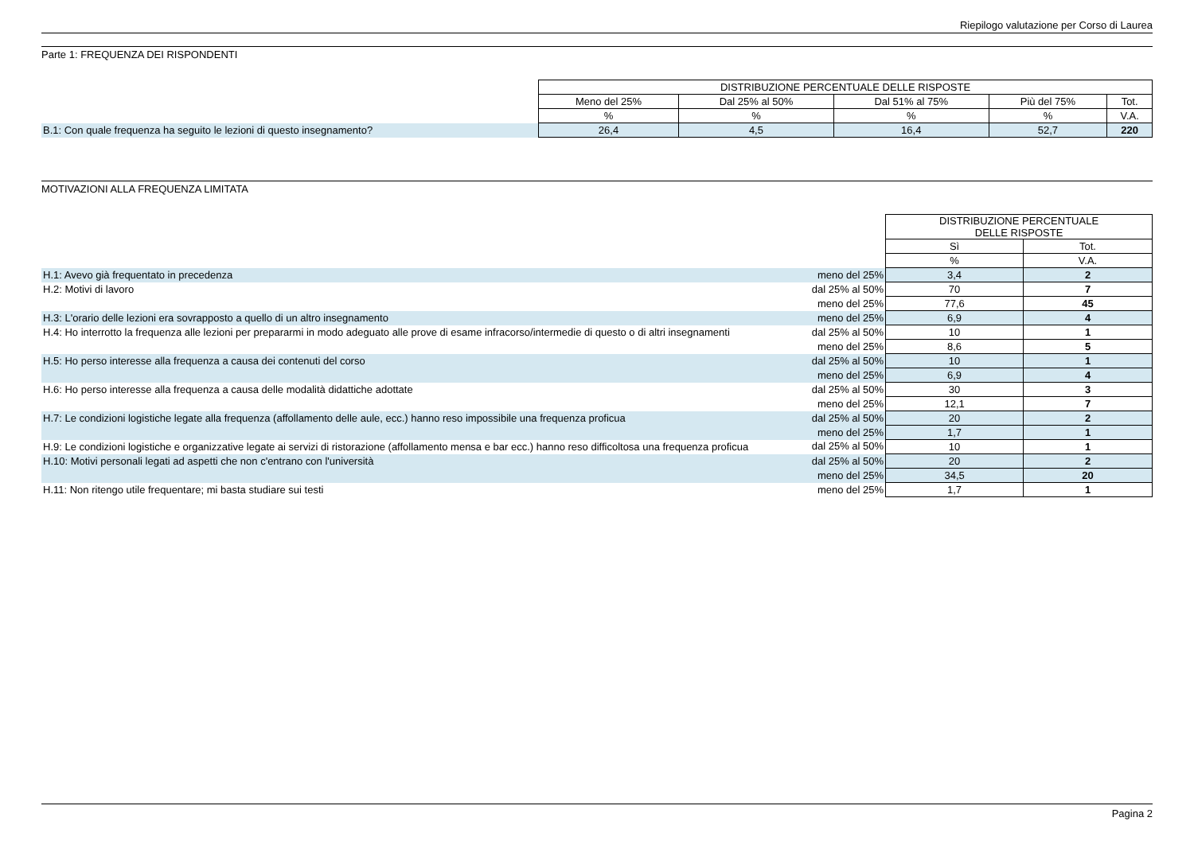Riepilogo valutazione per Corso di Laurea
Parte 1: FREQUENZA DEI RISPONDENTI
| | DISTRIBUZIONE PERCENTUALE DELLE RISPOSTE | | | | |
| | Meno del 25% | Dal 25% al 50% | Dal 51% al 75% | Più del 75% | Tot. |
| | % | % | % | % | V.A. |
| B.1: Con quale frequenza ha seguito le lezioni di questo insegnamento? | 26,4 | 4,5 | 16,4 | 52,7 | 220 |
MOTIVAZIONI ALLA FREQUENZA LIMITATA
| | | DISTRIBUZIONE PERCENTUALE DELLE RISPOSTE | |
| | | Sì | Tot. |
| | | % | V.A. |
| H.1: Avevo già frequentato in precedenza | meno del 25% | 3,4 | 2 |
| H.2: Motivi di lavoro | dal 25% al 50% | 70 | 7 |
| | meno del 25% | 77,6 | 45 |
| H.3: L'orario delle lezioni era sovrapposto a quello di un altro insegnamento | meno del 25% | 6,9 | 4 |
| H.4: Ho interrotto la frequenza alle lezioni per prepararmi in modo adeguato alle prove di esame infracorso/intermedie di questo o di altri insegnamenti | dal 25% al 50% | 10 | 1 |
| | meno del 25% | 8,6 | 5 |
| H.5: Ho perso interesse alla frequenza a causa dei contenuti del corso | dal 25% al 50% | 10 | 1 |
| | meno del 25% | 6,9 | 4 |
| H.6: Ho perso interesse alla frequenza a causa delle modalità didattiche adottate | dal 25% al 50% | 30 | 3 |
| | meno del 25% | 12,1 | 7 |
| H.7: Le condizioni logistiche legate alla frequenza (affollamento delle aule, ecc.) hanno reso impossibile una frequenza proficua | dal 25% al 50% | 20 | 2 |
| | meno del 25% | 1,7 | 1 |
| H.9: Le condizioni logistiche e organizzative legate ai servizi di ristorazione (affollamento mensa e bar ecc.) hanno reso difficoltosa una frequenza proficua | dal 25% al 50% | 10 | 1 |
| H.10: Motivi personali legati ad aspetti che non c'entrano con l'università | dal 25% al 50% | 20 | 2 |
| | meno del 25% | 34,5 | 20 |
| H.11: Non ritengo utile frequentare; mi basta studiare sui testi | meno del 25% | 1,7 | 1 |
Pagina 2